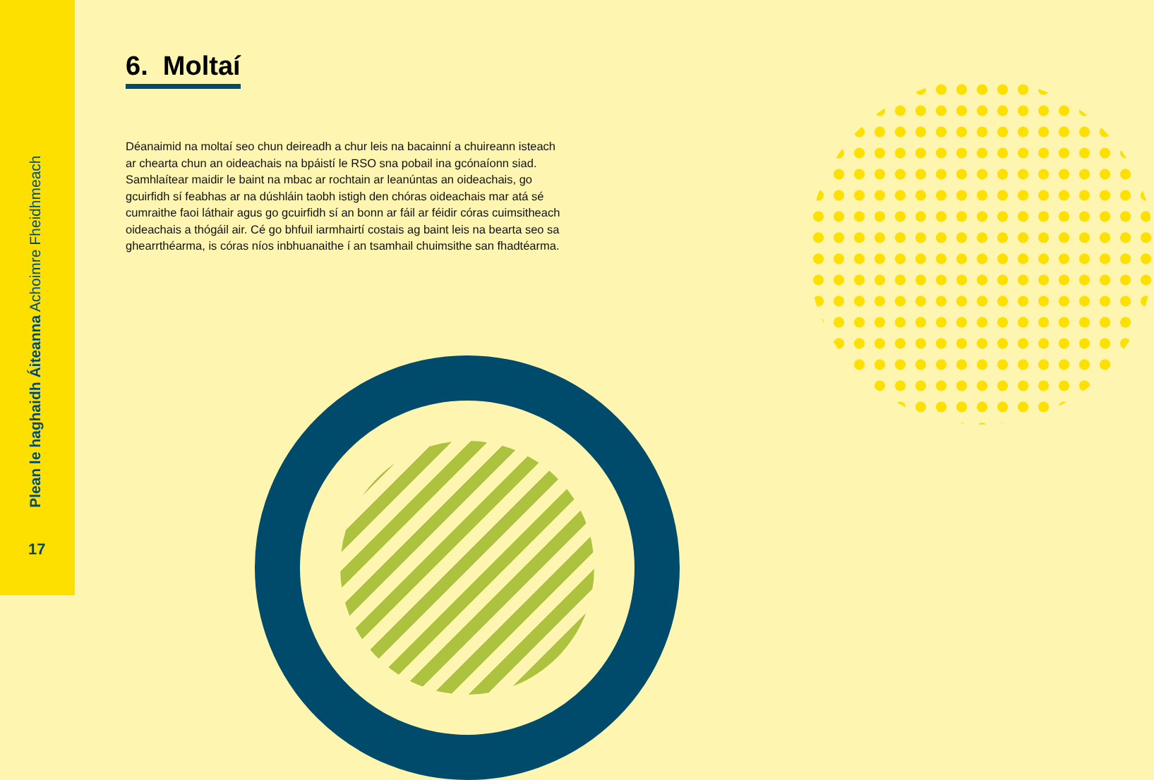Plean le haghaidh Áiteanna Achoimre Fheidhmeach
17
6. Moltaí
Déanaimid na moltaí seo chun deireadh a chur leis na bacainní a chuireann isteach ar chearta chun an oideachais na bpáistí le RSO sna pobail ina gcónaíonn siad. Samhlaítear maidir le baint na mbac ar rochtain ar leanúntas an oideachais, go gcuirfidh sí feabhas ar na dúshláin taobh istigh den chóras oideachais mar atá sé cumraithe faoi láthair agus go gcuirfidh sí an bonn ar fáil ar féidir córas cuimsitheach oideachais a thógáil air. Cé go bhfuil iarmhairtí costais ag baint leis na bearta seo sa ghearrthéarma, is córas níos inbhuanaithe í an tsamhail chuimsithe san fhadtéarma.